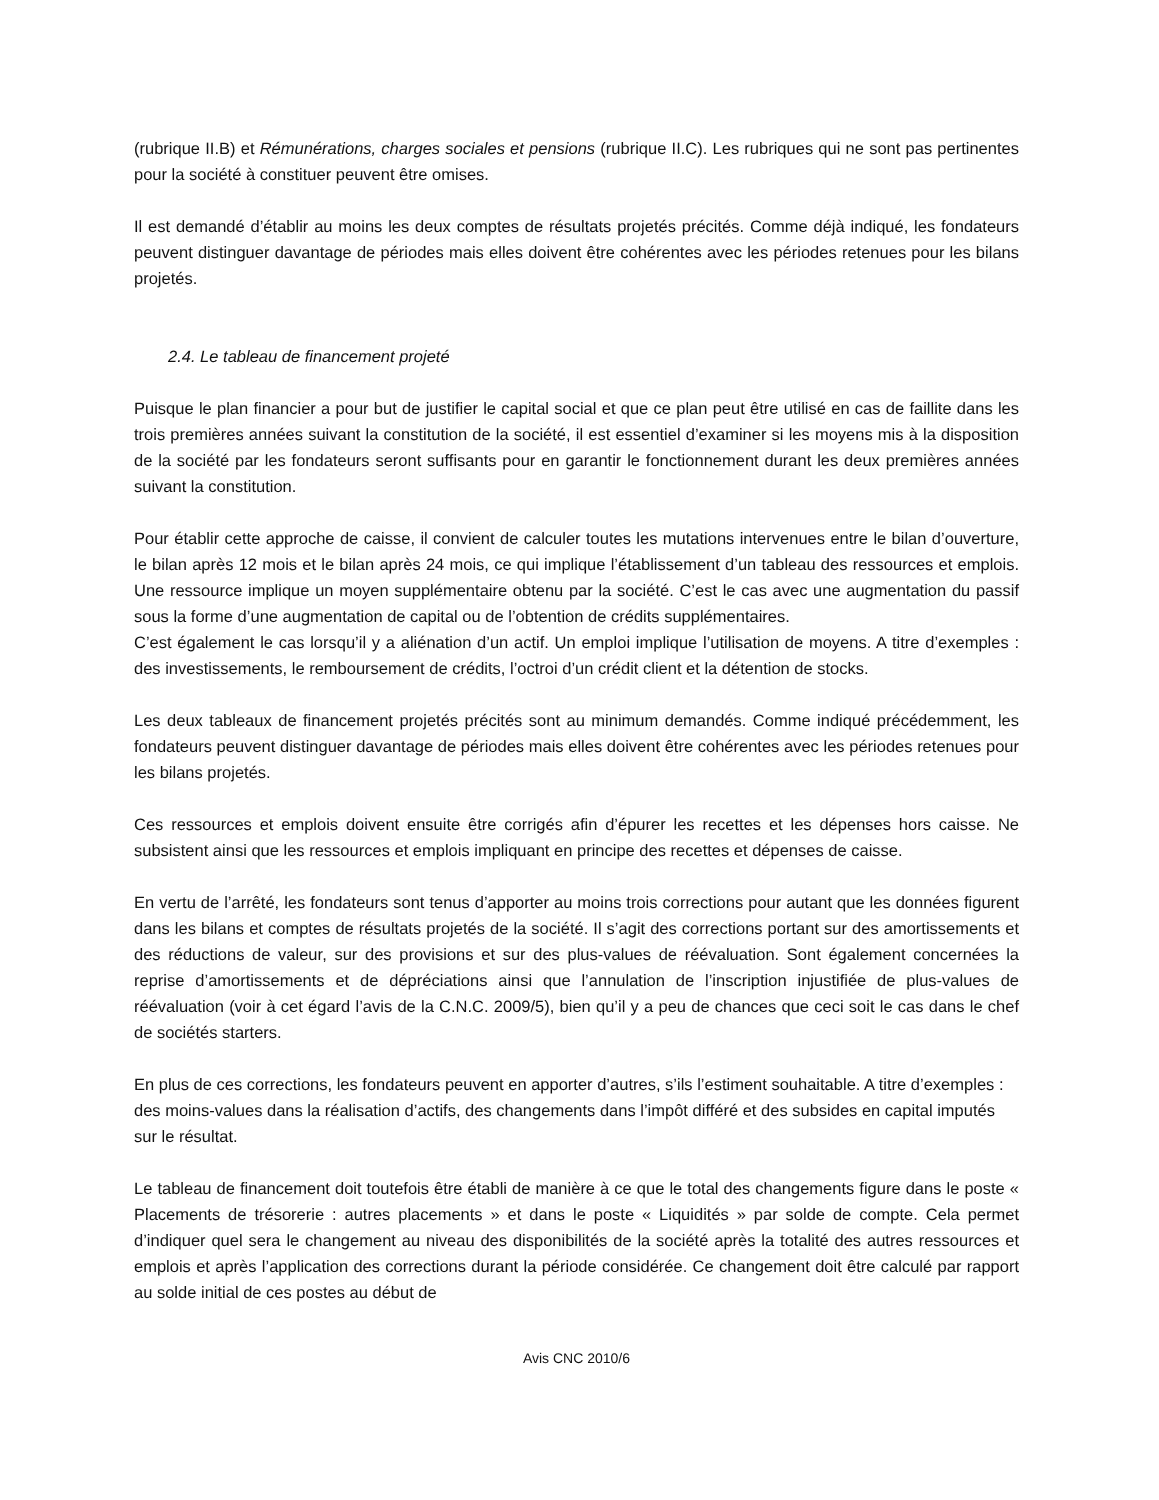(rubrique II.B) et Rémunérations, charges sociales et pensions (rubrique II.C). Les rubriques qui ne sont pas pertinentes pour la société à constituer peuvent être omises.
Il est demandé d’établir au moins les deux comptes de résultats projetés précités. Comme déjà indiqué, les fondateurs peuvent distinguer davantage de périodes mais elles doivent être cohérentes avec les périodes retenues pour les bilans projetés.
2.4. Le tableau de financement projeté
Puisque le plan financier a pour but de justifier le capital social et que ce plan peut être utilisé en cas de faillite dans les trois premières années suivant la constitution de la société, il est essentiel d’examiner si les moyens mis à la disposition de la société par les fondateurs seront suffisants pour en garantir le fonctionnement durant les deux premières années suivant la constitution.
Pour établir cette approche de caisse, il convient de calculer toutes les mutations intervenues entre le bilan d’ouverture, le bilan après 12 mois et le bilan après 24 mois, ce qui implique l’établissement d’un tableau des ressources et emplois. Une ressource implique un moyen supplémentaire obtenu par la société. C’est le cas avec une augmentation du passif sous la forme d’une augmentation de capital ou de l’obtention de crédits supplémentaires.
C’est également le cas lorsqu’il y a aliénation d’un actif. Un emploi implique l’utilisation de moyens. A titre d’exemples : des investissements, le remboursement de crédits, l’octroi d’un crédit client et la détention de stocks.
Les deux tableaux de financement projetés précités sont au minimum demandés. Comme indiqué précédemment, les fondateurs peuvent distinguer davantage de périodes mais elles doivent être cohérentes avec les périodes retenues pour les bilans projetés.
Ces ressources et emplois doivent ensuite être corrigés afin d’épurer les recettes et les dépenses hors caisse. Ne subsistent ainsi que les ressources et emplois impliquant en principe des recettes et dépenses de caisse.
En vertu de l’arrêté, les fondateurs sont tenus d’apporter au moins trois corrections pour autant que les données figurent dans les bilans et comptes de résultats projetés de la société. Il s’agit des corrections portant sur des amortissements et des réductions de valeur, sur des provisions et sur des plus-values de réévaluation. Sont également concernées la reprise d’amortissements et de dépréciations ainsi que l’annulation de l’inscription injustifiée de plus-values de réévaluation (voir à cet égard l’avis de la C.N.C. 2009/5), bien qu’il y a peu de chances que ceci soit le cas dans le chef de sociétés starters.
En plus de ces corrections, les fondateurs peuvent en apporter d’autres, s’ils l’estiment souhaitable. A titre d’exemples : des moins-values dans la réalisation d’actifs, des changements dans l’impôt différé et des subsides en capital imputés sur le résultat.
Le tableau de financement doit toutefois être établi de manière à ce que le total des changements figure dans le poste « Placements de trésorerie : autres placements » et dans le poste « Liquidités » par solde de compte. Cela permet d’indiquer quel sera le changement au niveau des disponibilités de la société après la totalité des autres ressources et emplois et après l’application des corrections durant la période considérée. Ce changement doit être calculé par rapport au solde initial de ces postes au début de
Avis CNC 2010/6